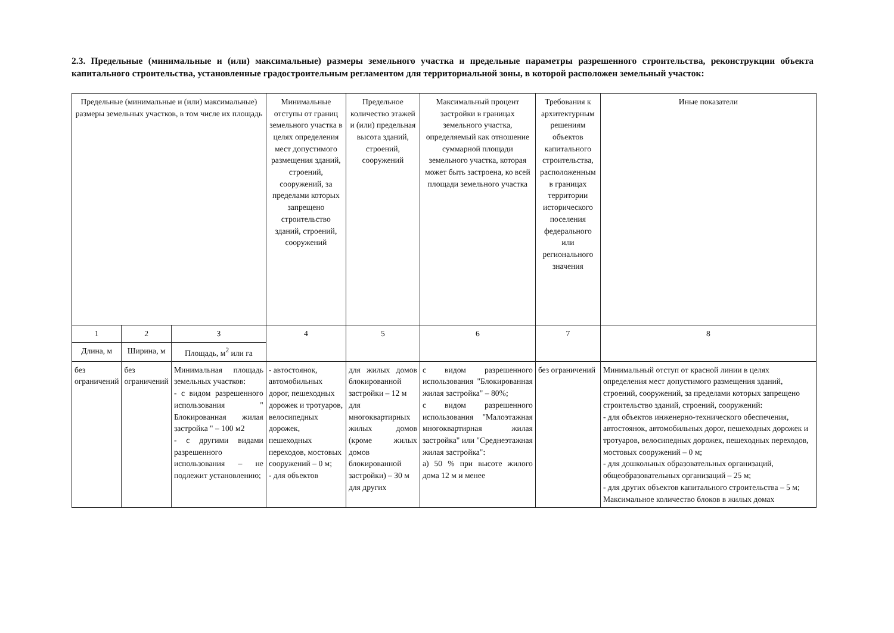2.3. Предельные (минимальные и (или) максимальные) размеры земельного участка и предельные параметры разрешенного строительства, реконструкции объекта капитального строительства, установленные градостроительным регламентом для территориальной зоны, в которой расположен земельный участок:
| Предельные (минимальные и (или) максимальные) размеры земельных участков, в том числе их площадь | | | Минимальные отступы от границ земельного участка в целях определения мест допустимого размещения зданий, строений, сооружений, за пределами которых запрещено строительство зданий, строений, сооружений | Предельное количество этажей и (или) предельная высота зданий, строений, сооружений | Максимальный процент застройки в границах земельного участка, определяемый как отношение суммарной площади земельного участка, которая может быть застроена, ко всей площади земельного участка | Требования к архитектурным решениям объектов капитального строительства, расположенным в границах территории исторического поселения федерального или регионального значения | Иные показатели |
| --- | --- | --- | --- | --- | --- | --- | --- |
| 1 | 2 | 3 | 4 | 5 | 6 | 7 | 8 |
| Длина, м | Ширина, м | Площадь, м<sup>2</sup> или га | | | | | |
| без ограничений | без ограничений | Минимальная площадь земельных участков: - с видом разрешенного использования " Блокированная жилая застройка " – 100 м2 - с другими видами разрешенного использования – не подлежит установлению; | - автостоянок, автомобильных дорог, пешеходных дорожек и тротуаров, велосипедных дорожек, пешеходных переходов, мостовых сооружений – 0 м; - для объектов | для жилых домов блокированной застройки – 12 м для многоквартирных жилых домов (кроме жилых домов блокированной застройки) – 30 м для других | с видом разрешенного использования "Блокированная жилая застройка" – 80%; с видом разрешенного использования "Малоэтажная многоквартирная жилая застройка" или "Среднеэтажная жилая застройка": а) 50 % при высоте жилого дома 12 м и менее | без ограничений | Минимальный отступ от красной линии в целях определения мест допустимого размещения зданий, строений, сооружений, за пределами которых запрещено строительство зданий, строений, сооружений: - для объектов инженерно-технического обеспечения, автостоянок, автомобильных дорог, пешеходных дорожек и тротуаров, велосипедных дорожек, пешеходных переходов, мостовых сооружений – 0 м; - для дошкольных образовательных организаций, общеобразовательных организаций – 25 м; - для других объектов капитального строительства – 5 м; Максимальное количество блоков в жилых домах |